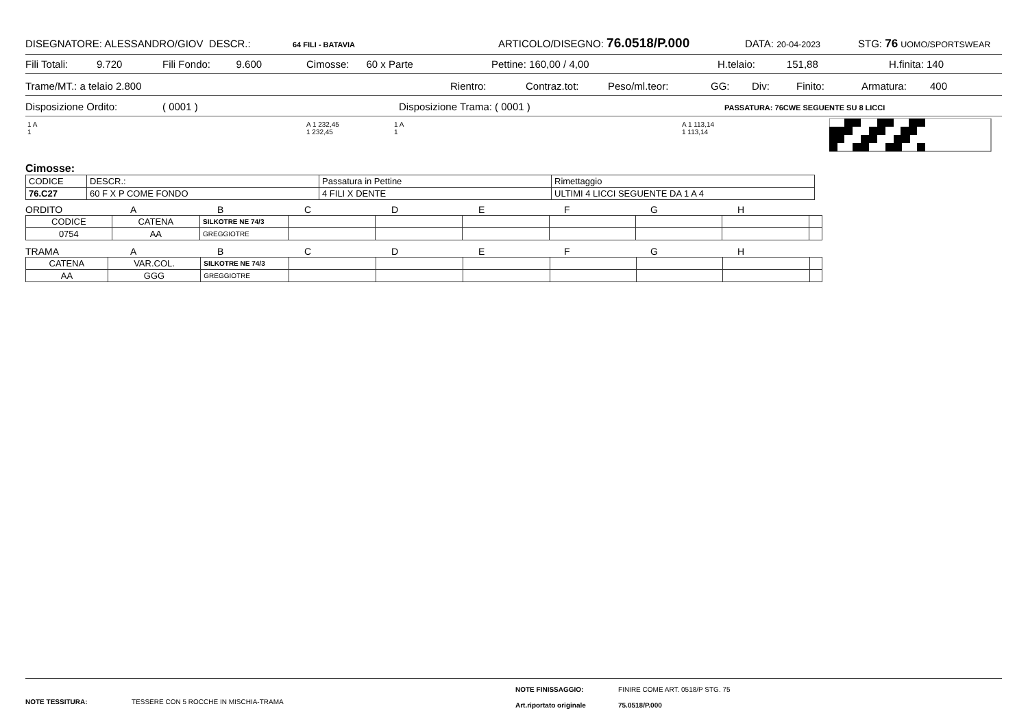DISEGNATORE: ALESSANDRO/GIOV DESCR.: 64 FILI - BATAVIA ARTICOLO/DISEGNO: 76.0518/P.000 DATA: 20-04-2023 STG: 76 UOMO/SPORTSWEAR
Fili Totali: 9.720 Fili Fondo: 9.600 Cimosse: 60 x Parte Pettine: 160,00 / 4,00 H.telaio: 151,88 H.finita: 140
Trame/MT.: a telaio 2.800 Rientro: Contraz.tot: Peso/ml.teor: GG: Div: Finito: Armatura: 400
Disposizione Ordito: ( 0001 ) Disposizione Trama: ( 0001 ) PASSATURA: 76CWE SEGUENTE SU 8 LICCI
1 A
1
A 1 232,45
1 232,45
1 A
1
A 1 113,14
1 113,14
Cimosse:
| CODICE | DESCR.: | Passatura in Pettine | Rimettaggio |
| 76.C27 | 60 F X P COME FONDO | 4 FILI X DENTE | ULTIMI 4 LICCI SEGUENTE DA 1 A 4 |
ORDITO ABCDEFGH
| CODICE | CATENA | SILKOTRE NE 74/3 | | | | | | | |
| 0754 | AA | GREGGIOTRE | | | | | | | |
TRAMA ABCDEFGH
| CATENA | VAR.COL. | SILKOTRE NE 74/3 | | | | | | | |
| AA | GGG | GREGGIOTRE | | | | | | | |
NOTE TESSITURA: TESSERE CON 5 ROCCHE IN MISCHIA-TRAMA
NOTE FINISSAGGIO: FINIRE COME ART. 0518/P STG. 75
Art.riportato originale 75.0518/P.000